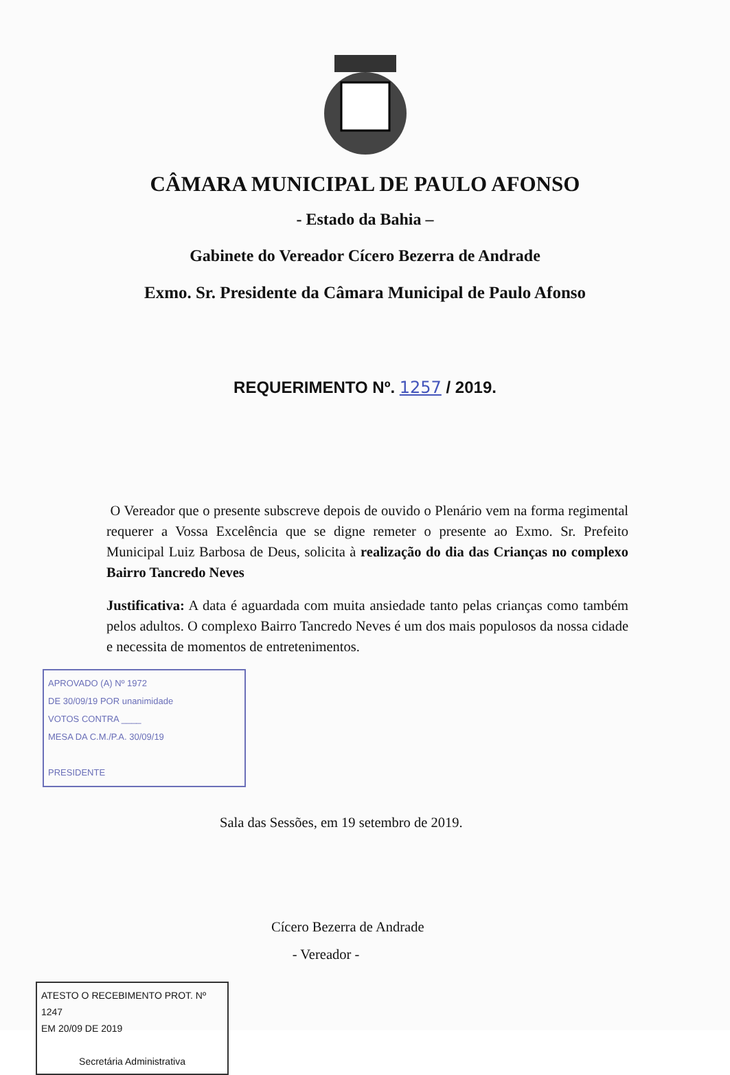CÂMARA MUNICIPAL DE PAULO AFONSO
- Estado da Bahia –
Gabinete do Vereador Cícero Bezerra de Andrade
Exmo. Sr. Presidente da Câmara Municipal de Paulo Afonso
REQUERIMENTO Nº. 1257 / 2019.
O Vereador que o presente subscreve depois de ouvido o Plenário vem na forma regimental requerer a Vossa Excelência que se digne remeter o presente ao Exmo. Sr. Prefeito Municipal Luiz Barbosa de Deus, solicita à realização do dia das Crianças no complexo Bairro Tancredo Neves
Justificativa: A data é aguardada com muita ansiedade tanto pelas crianças como também pelos adultos. O complexo Bairro Tancredo Neves é um dos mais populosos da nossa cidade e necessita de momentos de entretenimentos.
APROVADO (A) Nº 1972
DE 30/09/19 POR unanimidade
VOTOS CONTRA ____
MESA DA C.M./P.A. 30/09/19
PRESIDENTE
Sala das Sessões, em 19 setembro de 2019.
Cícero Bezerra de Andrade
- Vereador -
ATESTO O RECEBIMENTO PROT. Nº 1247
EM 20/09 DE 2019
Secretária Administrativa